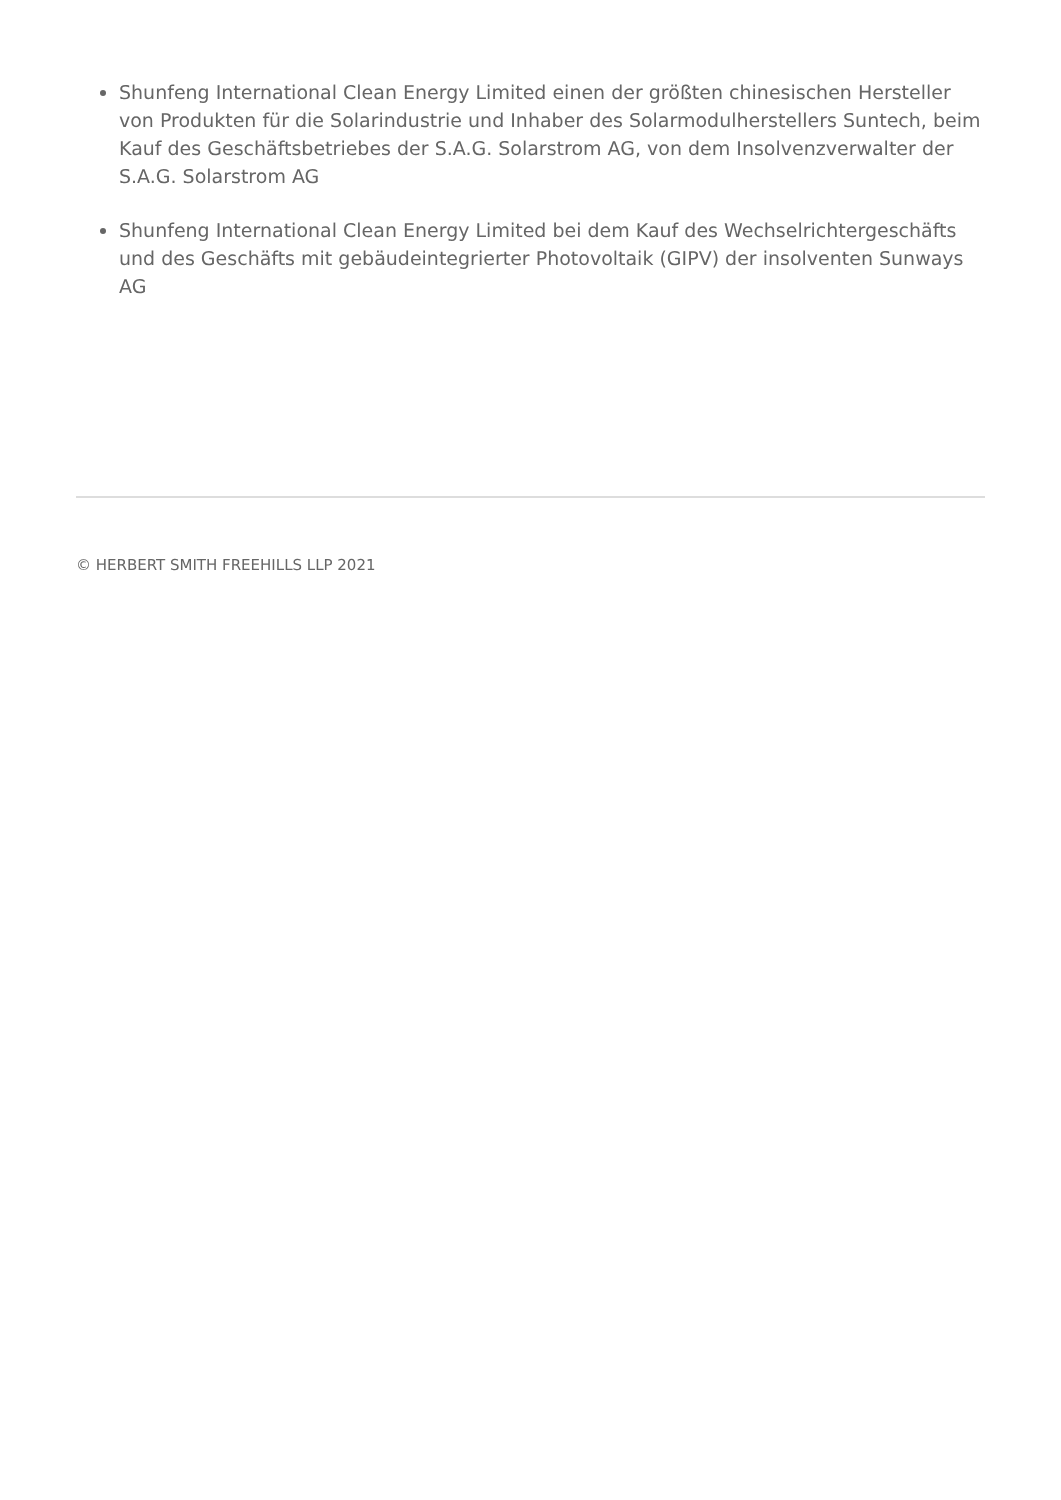Shunfeng International Clean Energy Limited einen der größten chinesischen Hersteller von Produkten für die Solarindustrie und Inhaber des Solarmodulherstellers Suntech, beim Kauf des Geschäftsbetriebes der S.A.G. Solarstrom AG, von dem Insolvenzverwalter der S.A.G. Solarstrom AG
Shunfeng International Clean Energy Limited bei dem Kauf des Wechselrichtergeschäfts und des Geschäfts mit gebäudeintegrierter Photovoltaik (GIPV) der insolventen Sunways AG
© HERBERT SMITH FREEHILLS LLP 2021